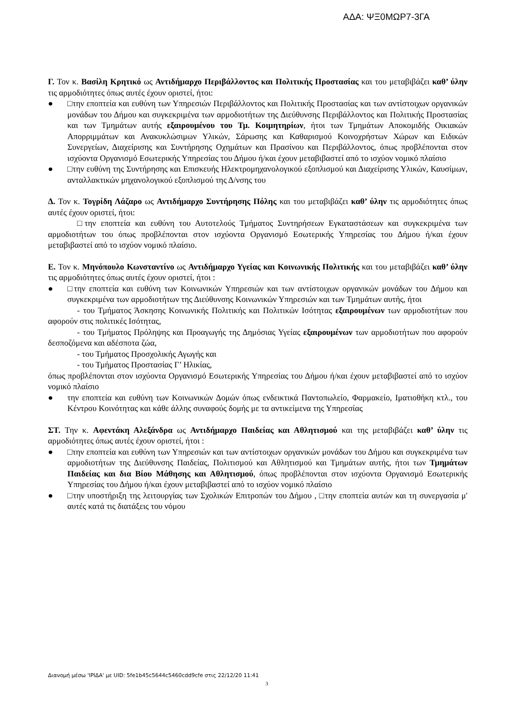ΑΔΑ: ΨΞ0ΜΩΡ7-3ΓΑ
Γ. Τον κ. Βασίλη Κρητικό ως Αντιδήμαρχο Περιβάλλοντος και Πολιτικής Προστασίας και του μεταβιβάζει καθ’ ύλην τις αρμοδιότητες όπως αυτές έχουν οριστεί, ήτοι:
● □την εποπτεία και ευθύνη των Υπηρεσιών Περιβάλλοντος και Πολιτικής Προστασίας και των αντίστοιχων οργανικών μονάδων του Δήμου και συγκεκριμένα των αρμοδιοτήτων της Διεύθυνσης Περιβάλλοντος και Πολιτικής Προστασίας και των Τμημάτων αυτής εξαιρουμένου του Τμ. Κοιμητηρίων, ήτοι των Τμημάτων Αποκομιδής Οικιακών Απορριμμάτων και Ανακυκλώσιμων Υλικών, Σάρωσης και Καθαρισμού Κοινοχρήστων Χώρων και Ειδικών Συνεργείων, Διαχείρισης και Συντήρησης Οχημάτων και Πρασίνου και Περιβάλλοντος, όπως προβλέπονται στον ισχύοντα Οργανισμό Εσωτερικής Υπηρεσίας του Δήμου ή/και έχουν μεταβιβαστεί από το ισχύον νομικό πλαίσιο
● □την ευθύνη της Συντήρησης και Επισκευής Ηλεκτρομηχανολογικού εξοπλισμού και Διαχείρισης Υλικών, Καυσίμων, ανταλλακτικών μηχανολογικού εξοπλισμού της Δ/νσης του
Δ. Τον κ. Τογρίδη Λάζαρο ως Αντιδήμαρχο Συντήρησης Πόλης και του μεταβιβάζει καθ’ ύλην τις αρμοδιότητες όπως αυτές έχουν οριστεί, ήτοι:
□την εποπτεία και ευθύνη του Αυτοτελούς Τμήματος Συντηρήσεων Εγκαταστάσεων και συγκεκριμένα των αρμοδιοτήτων του όπως προβλέπονται στον ισχύοντα Οργανισμό Εσωτερικής Υπηρεσίας του Δήμου ή/και έχουν μεταβιβαστεί από το ισχύον νομικό πλαίσιο.
Ε. Τον κ. Μηνόπουλο Κωνσταντίνο ως Αντιδήμαρχο Υγείας και Κοινωνικής Πολιτικής και του μεταβιβάζει καθ’ ύλην τις αρμοδιότητες όπως αυτές έχουν οριστεί, ήτοι :
● □την εποπτεία και ευθύνη των Κοινωνικών Υπηρεσιών και των αντίστοιχων οργανικών μονάδων του Δήμου και συγκεκριμένα των αρμοδιοτήτων της Διεύθυνσης Κοινωνικών Υπηρεσιών και των Τμημάτων αυτής, ήτοι
- του Τμήματος Άσκησης Κοινωνικής Πολιτικής και Πολιτικών Ισότητας εξαιρουμένων των αρμοδιοτήτων που αφορούν στις πολιτικές Ισότητας,
- του Τμήματος Πρόληψης και Προαγωγής της Δημόσιας Υγείας εξαιρουμένων των αρμοδιοτήτων που αφορούν δεσποζόμενα και αδέσποτα ζώα,
- του Τμήματος Προσχολικής Αγωγής και
- του Τμήματος Προστασίας Γ’ Ηλικίας,
όπως προβλέπονται στον ισχύοντα Οργανισμό Εσωτερικής Υπηρεσίας του Δήμου ή/και έχουν μεταβιβαστεί από το ισχύον νομικό πλαίσιο
● την εποπτεία και ευθύνη των Κοινωνικών Δομών όπως ενδεικτικά Παντοπωλείο, Φαρμακείο, Ιματιοθήκη κτλ., του Κέντρου Κοινότητας και κάθε άλλης συναφούς δομής με τα αντικείμενα της Υπηρεσίας
ΣΤ. Την κ. Αφεντάκη Αλεξάνδρα ως Αντιδήμαρχο Παιδείας και Αθλητισμού και της μεταβιβάζει καθ’ ύλην τις αρμοδιότητες όπως αυτές έχουν οριστεί, ήτοι :
● □την εποπτεία και ευθύνη των Υπηρεσιών και των αντίστοιχων οργανικών μονάδων του Δήμου και συγκεκριμένα των αρμοδιοτήτων της Διεύθυνσης Παιδείας, Πολιτισμού και Αθλητισμού και Τμημάτων αυτής, ήτοι των Τμημάτων Παιδείας και δια Βίου Μάθησης και Αθλητισμού, όπως προβλέπονται στον ισχύοντα Οργανισμό Εσωτερικής Υπηρεσίας του Δήμου ή/και έχουν μεταβιβαστεί από το ισχύον νομικό πλαίσιο
● □την υποστήριξη της λειτουργίας των Σχολικών Επιτροπών του Δήμου , □την εποπτεία αυτών και τη συνεργασία μ' αυτές κατά τις διατάξεις του νόμου
Διανομή μέσω 'ΙΡΙΔΑ' με UID: 5fe1b45c5644c5460cdd9cfe στις 22/12/20 11:41
3